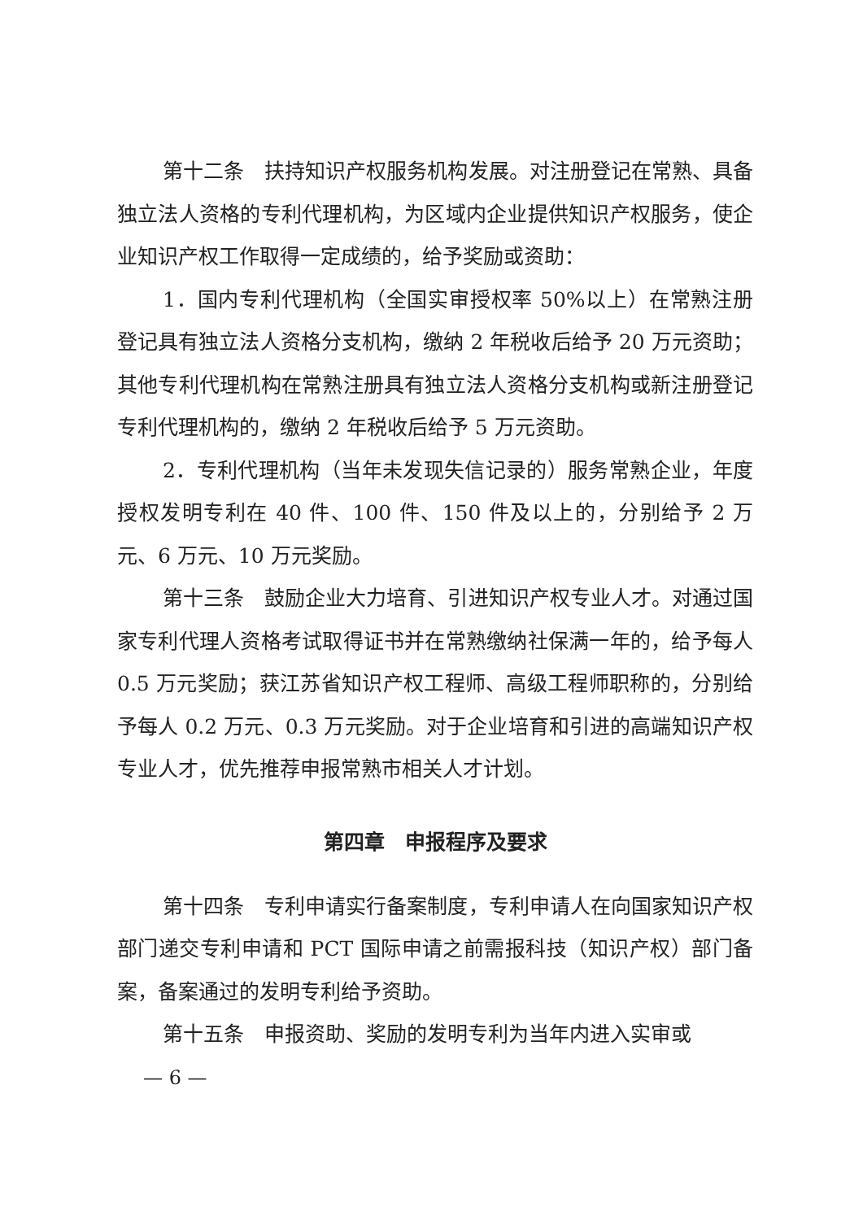第十二条　扶持知识产权服务机构发展。对注册登记在常熟、具备独立法人资格的专利代理机构，为区域内企业提供知识产权服务，使企业知识产权工作取得一定成绩的，给予奖励或资助：
1．国内专利代理机构（全国实审授权率 50%以上）在常熟注册登记具有独立法人资格分支机构，缴纳 2 年税收后给予 20 万元资助；其他专利代理机构在常熟注册具有独立法人资格分支机构或新注册登记专利代理机构的，缴纳 2 年税收后给予 5 万元资助。
2．专利代理机构（当年未发现失信记录的）服务常熟企业，年度授权发明专利在 40 件、100 件、150 件及以上的，分别给予 2 万元、6 万元、10 万元奖励。
第十三条　鼓励企业大力培育、引进知识产权专业人才。对通过国家专利代理人资格考试取得证书并在常熟缴纳社保满一年的，给予每人 0.5 万元奖励；获江苏省知识产权工程师、高级工程师职称的，分别给予每人 0.2 万元、0.3 万元奖励。对于企业培育和引进的高端知识产权专业人才，优先推荐申报常熟市相关人才计划。
第四章　申报程序及要求
第十四条　专利申请实行备案制度，专利申请人在向国家知识产权部门递交专利申请和 PCT 国际申请之前需报科技（知识产权）部门备案，备案通过的发明专利给予资助。
第十五条　申报资助、奖励的发明专利为当年内进入实审或
— 6 —